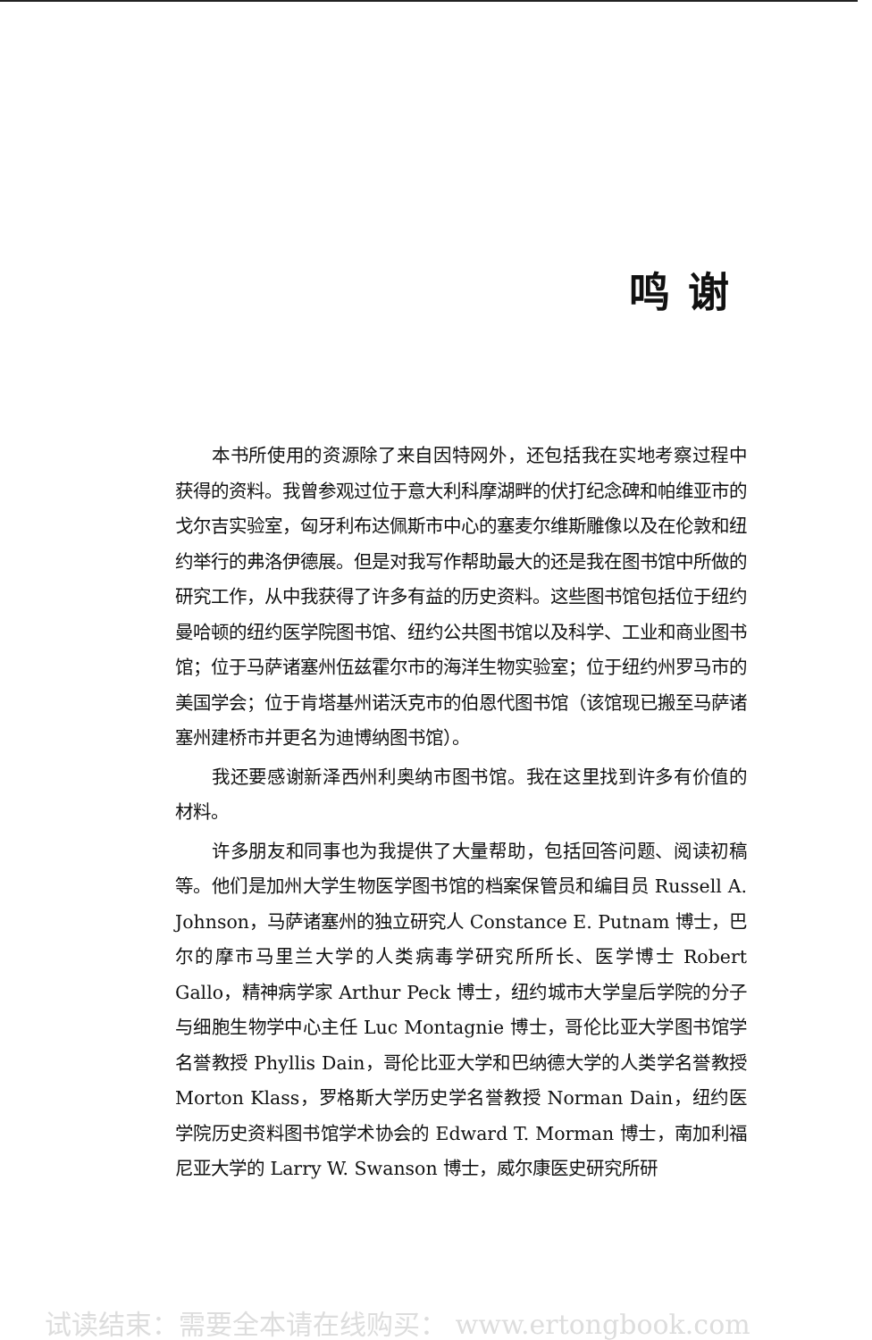鸣谢
本书所使用的资源除了来自因特网外，还包括我在实地考察过程中获得的资料。我曾参观过位于意大利科摩湖畔的伏打纪念碑和帕维亚市的戈尔吉实验室，匈牙利布达佩斯市中心的塞麦尔维斯雕像以及在伦敦和纽约举行的弗洛伊德展。但是对我写作帮助最大的还是我在图书馆中所做的研究工作，从中我获得了许多有益的历史资料。这些图书馆包括位于纽约曼哈顿的纽约医学院图书馆、纽约公共图书馆以及科学、工业和商业图书馆；位于马萨诸塞州伍兹霍尔市的海洋生物实验室；位于纽约州罗马市的美国学会；位于肯塔基州诺沃克市的伯恩代图书馆（该馆现已搬至马萨诸塞州建桥市并更名为迪博纳图书馆）。
我还要感谢新泽西州利奥纳市图书馆。我在这里找到许多有价值的材料。
许多朋友和同事也为我提供了大量帮助，包括回答问题、阅读初稿等。他们是加州大学生物医学图书馆的档案保管员和编目员 Russell A. Johnson，马萨诸塞州的独立研究人 Constance E. Putnam 博士，巴尔的摩市马里兰大学的人类病毒学研究所所长、医学博士 Robert Gallo，精神病学家 Arthur Peck 博士，纽约城市大学皇后学院的分子与细胞生物学中心主任 Luc Montagnie 博士，哥伦比亚大学图书馆学名誉教授 Phyllis Dain，哥伦比亚大学和巴纳德大学的人类学名誉教授 Morton Klass，罗格斯大学历史学名誉教授 Norman Dain，纽约医学院历史资料图书馆学术协会的 Edward T. Morman 博士，南加利福尼亚大学的 Larry W. Swanson 博士，威尔康医史研究所研
试读结束：需要全本请在线购买： www.ertongbook.com